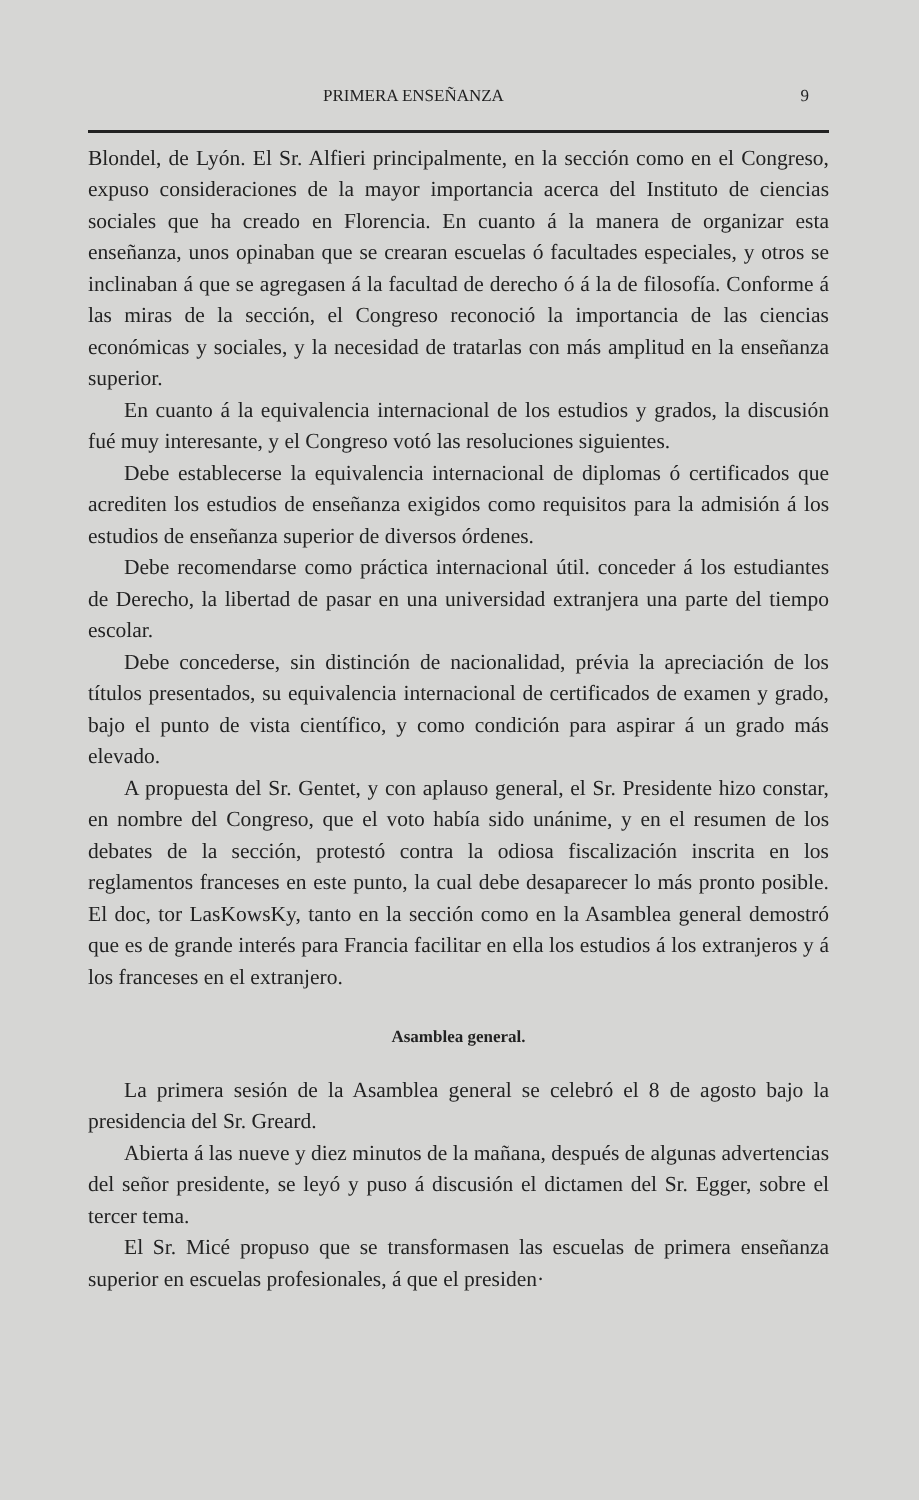PRIMERA ENSEÑANZA 9
Blondel, de Lyón. El Sr. Alfieri principalmente, en la sección como en el Congreso, expuso consideraciones de la mayor importancia acerca del Instituto de ciencias sociales que ha creado en Florencia. En cuanto á la manera de organizar esta enseñanza, unos opinaban que se crearan escuelas ó facultades especiales, y otros se inclinaban á que se agregasen á la facultad de derecho ó á la de filosofía. Conforme á las miras de la sección, el Congreso reconoció la importancia de las ciencias económicas y sociales, y la necesidad de tratarlas con más amplitud en la enseñanza superior.
En cuanto á la equivalencia internacional de los estudios y grados, la discusión fué muy interesante, y el Congreso votó las resoluciones siguientes.
Debe establecerse la equivalencia internacional de diplomas ó certificados que acrediten los estudios de enseñanza exigidos como requisitos para la admisión á los estudios de enseñanza superior de diversos órdenes.
Debe recomendarse como práctica internacional útil. conceder á los estudiantes de Derecho, la libertad de pasar en una universidad extranjera una parte del tiempo escolar.
Debe concederse, sin distinción de nacionalidad, prévia la apreciación de los títulos presentados, su equivalencia internacional de certificados de examen y grado, bajo el punto de vista científico, y como condición para aspirar á un grado más elevado.
A propuesta del Sr. Gentet, y con aplauso general, el Sr. Presidente hizo constar, en nombre del Congreso, que el voto había sido unánime, y en el resumen de los debates de la sección, protestó contra la odiosa fiscalización inscrita en los reglamentos franceses en este punto, la cual debe desaparecer lo más pronto posible. El doc, tor LasKowsKy, tanto en la sección como en la Asamblea general demostró que es de grande interés para Francia facilitar en ella los estudios á los extranjeros y á los franceses en el extranjero.
Asamblea general.
La primera sesión de la Asamblea general se celebró el 8 de agosto bajo la presidencia del Sr. Greard.
Abierta á las nueve y diez minutos de la mañana, después de algunas advertencias del señor presidente, se leyó y puso á discusión el dictamen del Sr. Egger, sobre el tercer tema.
El Sr. Micé propuso que se transformasen las escuelas de primera enseñanza superior en escuelas profesionales, á que el presiden·